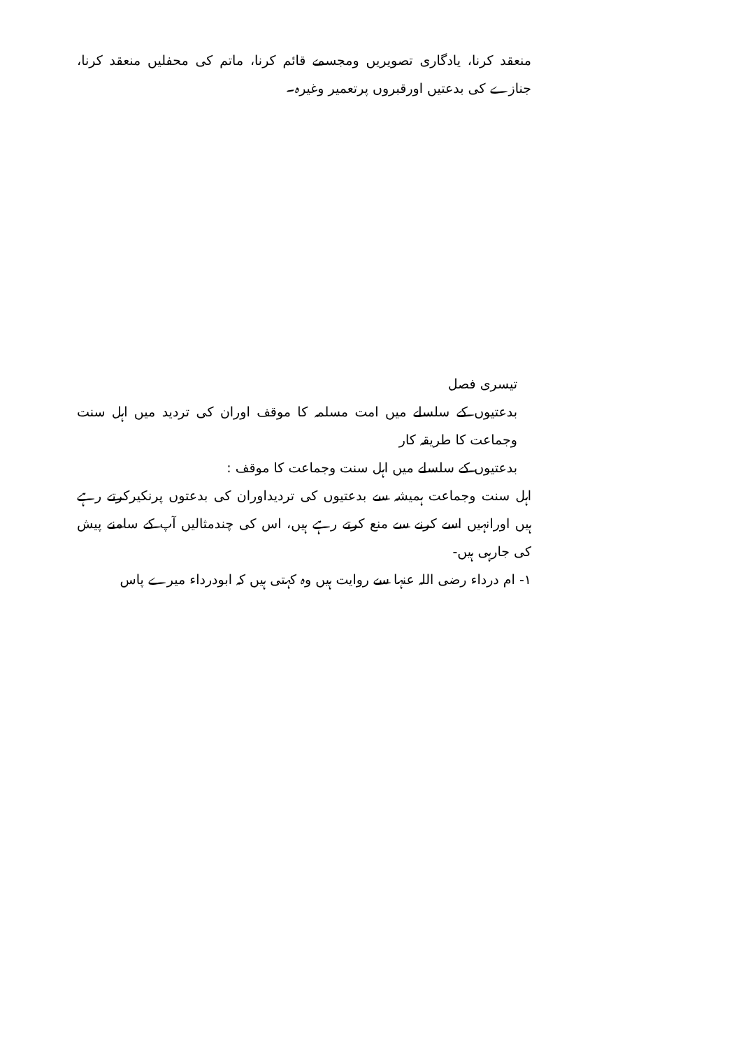منعقد کرنا، یادگاری تصویریں ومجسمے قائم کرنا، ماتم کی محفلیں منعقد کرنا، جنازے کی بدعتیں اورقبروں پرتعمیر وغیرہ۔
تیسری فصل
بدعتیوں کے سلسلے میں امت مسلمہ کا موقف اوران کی تردید میں اہل سنت وجماعت کا طریقہ کار
بدعتیوں کے سلسلے میں اہل سنت وجماعت کا موقف :
اہل سنت وجماعت ہمیشہ سے بدعتیوں کی تردیداوران کی بدعتوں پرنکیرکرتے رہے ہیں اورانہیں اسے کرنے سے منع کرتے رہے ہیں، اس کی چندمثالیں آپ کے سامنے پیش کی جارہی ہیں-
۱- ام درداء رضی اللہ عنہا سے روایت ہیں وہ کہتی ہیں کہ ابودرداء میرے پاس